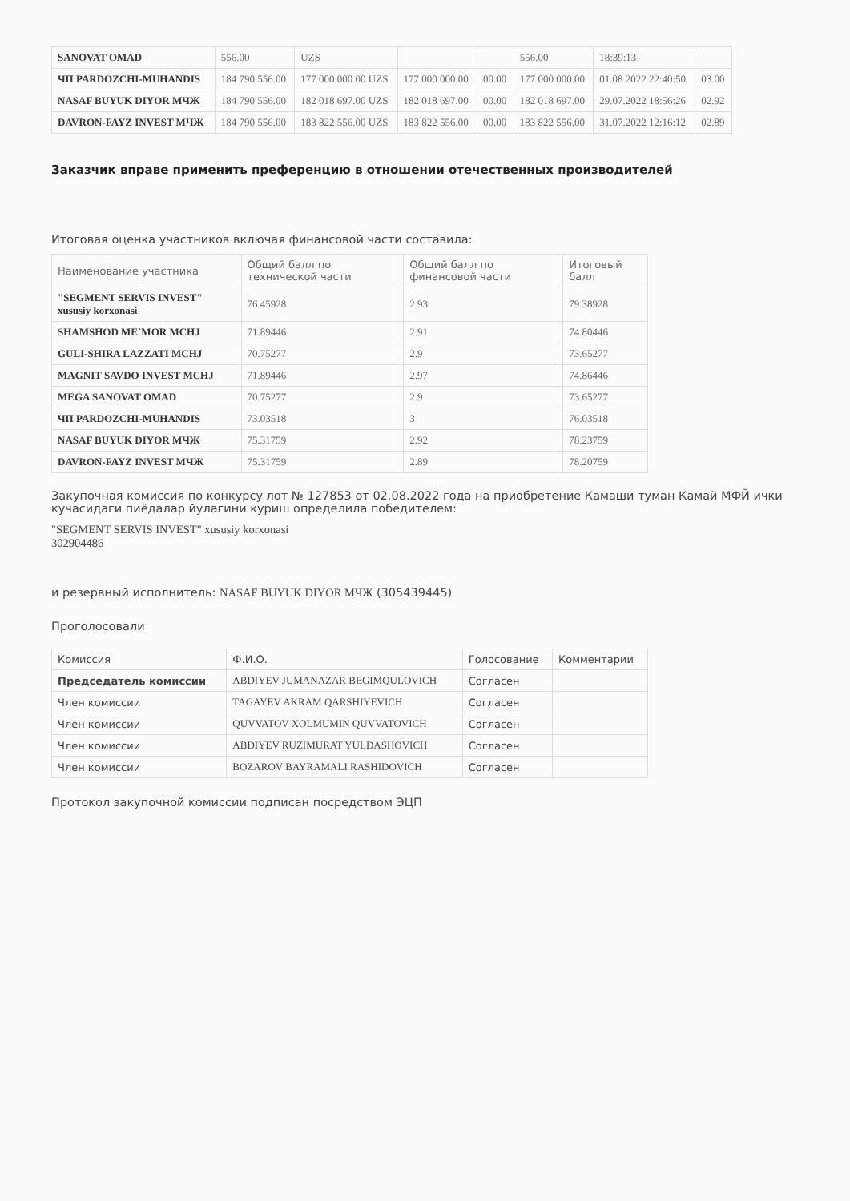| SANOVAT OMAD | 556.00 | UZS | | | 556.00 | 18:39:13 | |
| ЧП PARDOZCHI-MUHANDIS | 184 790 556.00 | 177 000 000.00 UZS | 177 000 000.00 | 00.00 | 177 000 000.00 | 01.08.2022 22:40:50 | 03.00 |
| NASAF BUYUK DIYOR МЧЖ | 184 790 556.00 | 182 018 697.00 UZS | 182 018 697.00 | 00.00 | 182 018 697.00 | 29.07.2022 18:56:26 | 02.92 |
| DAVRON-FAYZ INVEST МЧЖ | 184 790 556.00 | 183 822 556.00 UZS | 183 822 556.00 | 00.00 | 183 822 556.00 | 31.07.2022 12:16:12 | 02.89 |
Заказчик вправе применить преференцию в отношении отечественных производителей
Итоговая оценка участников включая финансовой части составила:
| Наименование участника | Общий балл по технической части | Общий балл по финансовой части | Итоговый балл |
| "SEGMENT SERVIS INVEST" xususiy korxonasi | 76.45928 | 2.93 | 79.38928 |
| SHAMSHOD ME`MOR MCHJ | 71.89446 | 2.91 | 74.80446 |
| GULI-SHIRA LAZZATI MCHJ | 70.75277 | 2.9 | 73.65277 |
| MAGNIT SAVDO INVEST MCHJ | 71.89446 | 2.97 | 74.86446 |
| MEGA SANOVAT OMAD | 70.75277 | 2.9 | 73.65277 |
| ЧП PARDOZCHI-MUHANDIS | 73.03518 | 3 | 76.03518 |
| NASAF BUYUK DIYOR МЧЖ | 75.31759 | 2.92 | 78.23759 |
| DAVRON-FAYZ INVEST МЧЖ | 75.31759 | 2.89 | 78.20759 |
Закупочная комиссия по конкурсу лот № 127853 от 02.08.2022 года на приобретение Камаши туман Камай МФЙ ички кучасидаги пиёдалар йулагини куриш определила победителем:
"SEGMENT SERVIS INVEST" xususiy korxonasi
302904486
и резервный исполнитель: NASAF BUYUK DIYOR МЧЖ (305439445)
Проголосовали
| Комиссия | Ф.И.О. | Голосование | Комментарии |
| Председатель комиссии | ABDIYEV JUMANAZAR BEGIMQULOVICH | Согласен | |
| Член комиссии | TAGAYEV AKRAM QARSHIYEVICH | Согласен | |
| Член комиссии | QUVVATOV XOLMUMIN QUVVATOVICH | Согласен | |
| Член комиссии | ABDIYEV RUZIMURAT YULDASHOVICH | Согласен | |
| Член комиссии | BOZAROV BAYRAMALI RASHIDOVICH | Согласен | |
Протокол закупочной комиссии подписан посредством ЭЦП